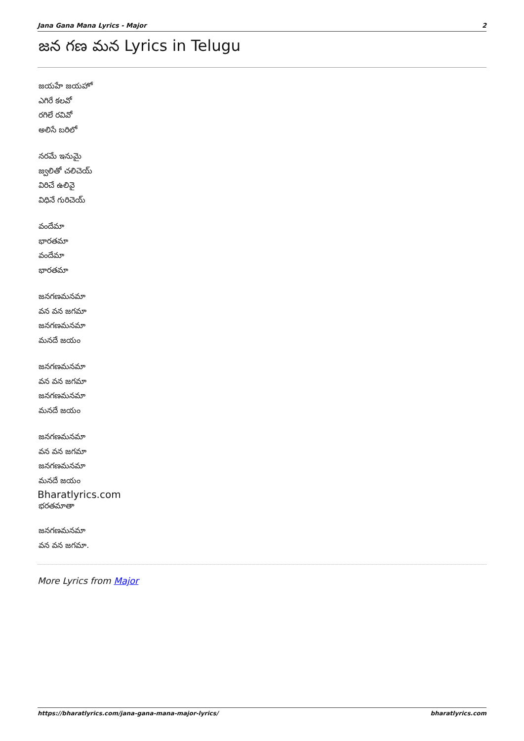Jana Gana Mana Lyrics - Major 2
జన గణ మన Lyrics in Telugu
జయహే జయహో
ఎగిరే కలవో
రగిలే రవివో
అలిసే బరిలో
నరమే ఇనుమై
జ్వలితో చలిచెయ్
విరిచే ఉలివై
విధినే గురిచెయ్
వందేమా
భారతమా
వందేమా
భారతమా
జనగణమనమా
వన వన జగమా
జనగణమనమా
మనదే జయం
జనగణమనమా
వన వన జగమా
జనగణమనమా
మనదే జయం
జనగణమనమా
వన వన జగమా
జనగణమనమా
మనదే జయం
Bharatlyrics.com
భరతమాతా
జనగణమనమా
వన వన జగమా.
More Lyrics from Major
https://bharatlyrics.com/jana-gana-mana-major-lyrics/ bharatlyrics.com